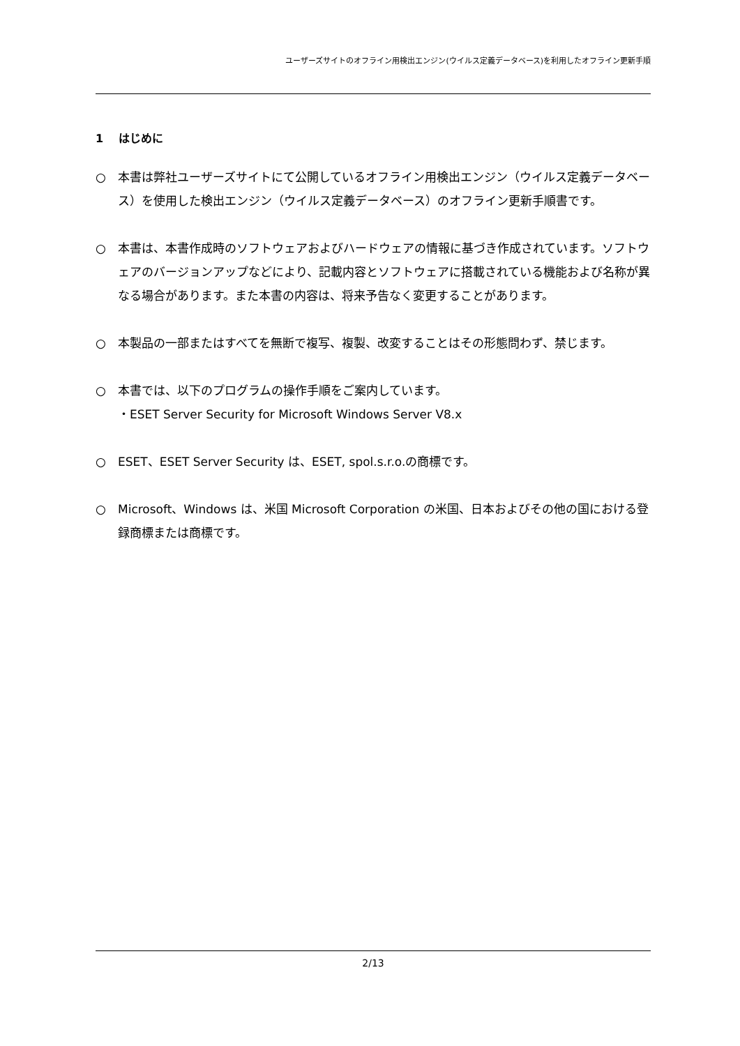ユーザーズサイトのオフライン用検出エンジン(ウイルス定義データベース)を利用したオフライン更新手順
1　 はじめに
○ 本書は弊社ユーザーズサイトにて公開しているオフライン用検出エンジン（ウイルス定義データベース）を使用した検出エンジン（ウイルス定義データベース）のオフライン更新手順書です。
○ 本書は、本書作成時のソフトウェアおよびハードウェアの情報に基づき作成されています。ソフトウェアのバージョンアップなどにより、記載内容とソフトウェアに搭載されている機能および名称が異なる場合があります。また本書の内容は、将来予告なく変更することがあります。
○ 本製品の一部またはすべてを無断で複写、複製、改変することはその形態問わず、禁じます。
○ 本書では、以下のプログラムの操作手順をご案内しています。
・ESET Server Security for Microsoft Windows Server V8.x
○ ESET、ESET Server Security は、ESET, spol.s.r.o.の商標です。
○ Microsoft、Windows は、米国 Microsoft Corporation の米国、日本およびその他の国における登録商標または商標です。
2/13